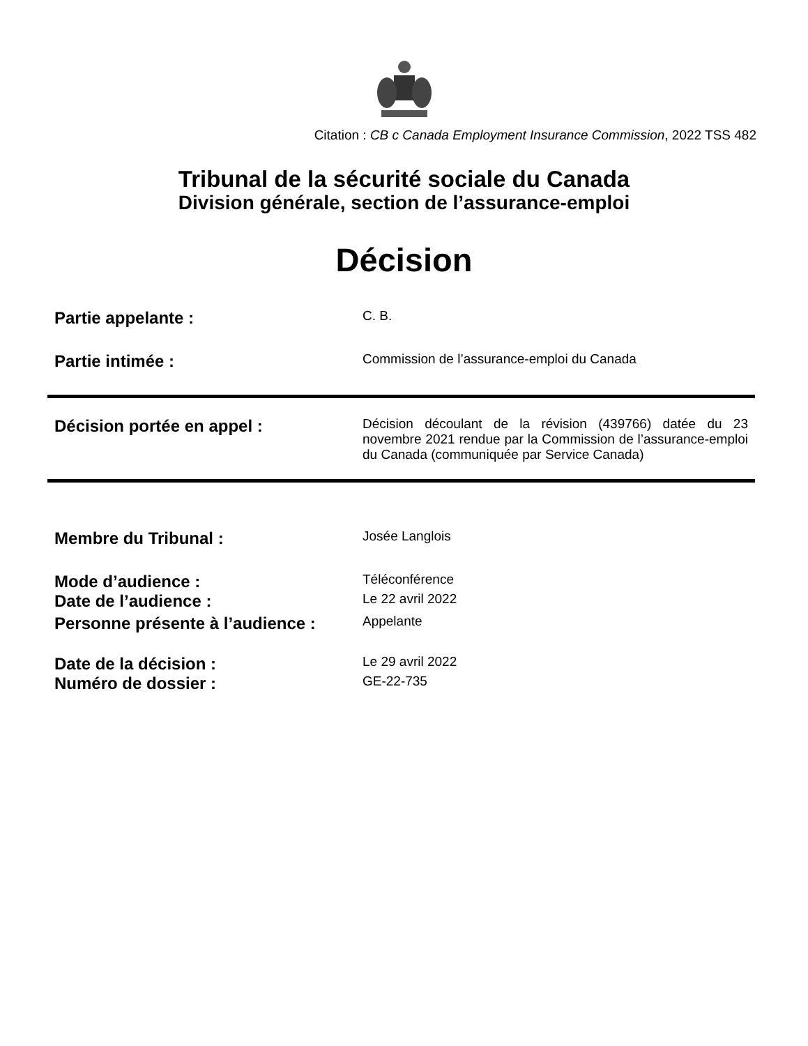Citation : CB c Canada Employment Insurance Commission, 2022 TSS 482
Tribunal de la sécurité sociale du Canada
Division générale, section de l’assurance-emploi
Décision
Partie appelante :
C. B.
Partie intimée :
Commission de l’assurance-emploi du Canada
Décision portée en appel :
Décision découlant de la révision (439766) datée du 23 novembre 2021 rendue par la Commission de l’assurance-emploi du Canada (communiquée par Service Canada)
Membre du Tribunal :
Josée Langlois
Mode d’audience :
Téléconférence
Date de l’audience :
Le 22 avril 2022
Personne présente à l’audience :
Appelante
Date de la décision :
Le 29 avril 2022
Numéro de dossier :
GE-22-735